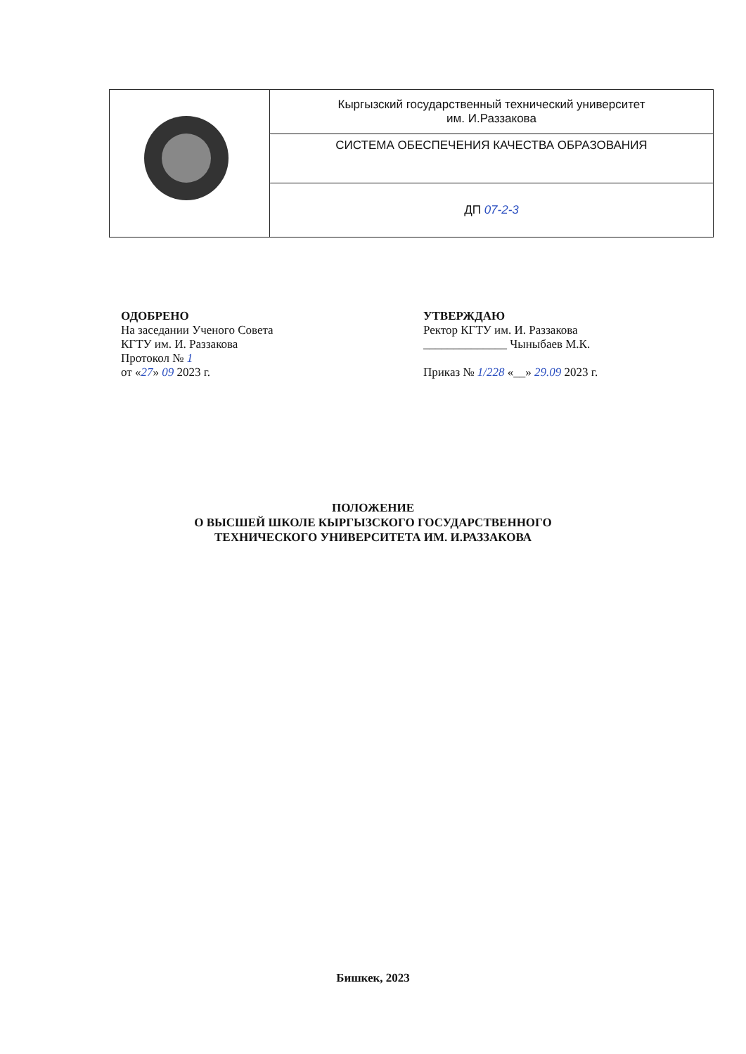| | Кыргызский государственный технический университет им. И.Раззакова |
| | СИСТЕМА ОБЕСПЕЧЕНИЯ КАЧЕСТВА ОБРАЗОВАНИЯ |
| | ДП 07-2-3 |
ОДОБРЕНО
На заседании Ученого Совета
КГТУ им. И. Раззакова
Протокол № 1
от «27» 09 2023 г.
УТВЕРЖДАЮ
Ректор КГТУ им. И. Раззакова
______________ Чыныбаев М.К.
Приказ № 1/228 «__» 29.09 2023 г.
ПОЛОЖЕНИЕ
О ВЫСШЕЙ ШКОЛЕ КЫРГЫЗСКОГО ГОСУДАРСТВЕННОГО
ТЕХНИЧЕСКОГО УНИВЕРСИТЕТА ИМ. И.РАЗЗАКОВА
Бишкек, 2023